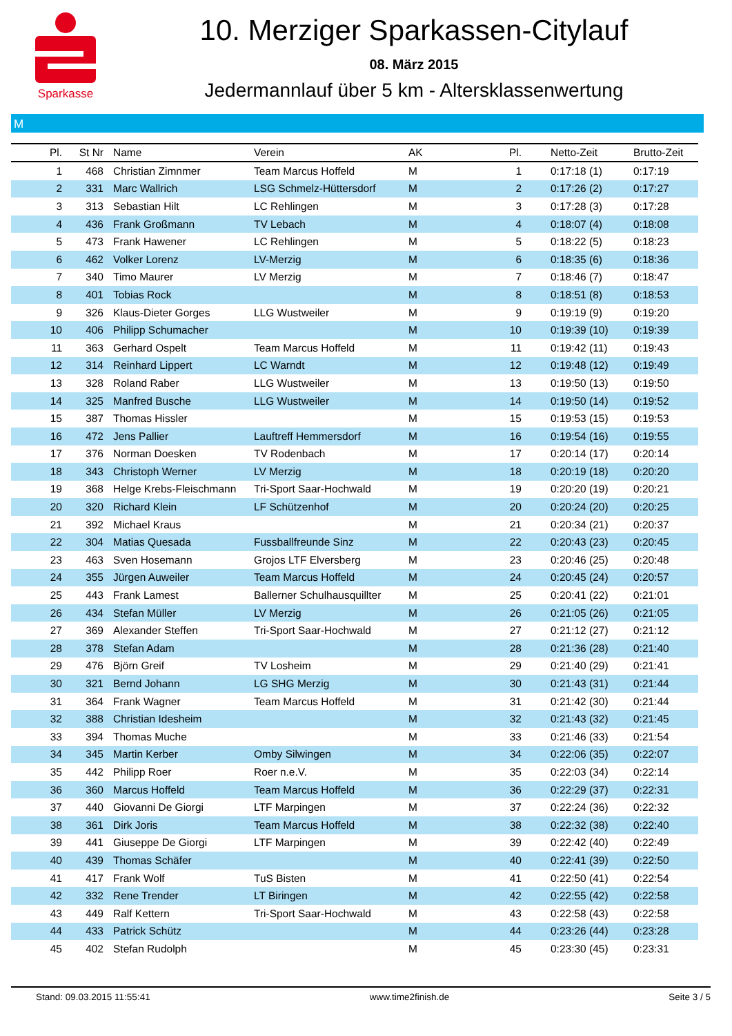Sparkasse
10. Merziger Sparkassen-Citylauf
08. März 2015
Jedermannlauf über 5 km - Altersklassenwertung
M
| Pl. | St Nr | Name | Verein | AK | Pl. | Netto-Zeit | Brutto-Zeit |
| --- | --- | --- | --- | --- | --- | --- | --- |
| 1 | 468 | Christian Zimnmer | Team Marcus Hoffeld | M | 1 | 0:17:18 (1) | 0:17:19 |
| 2 | 331 | Marc Wallrich | LSG Schmelz-Hüttersdorf | M | 2 | 0:17:26 (2) | 0:17:27 |
| 3 | 313 | Sebastian Hilt | LC Rehlingen | M | 3 | 0:17:28 (3) | 0:17:28 |
| 4 | 436 | Frank Großmann | TV Lebach | M | 4 | 0:18:07 (4) | 0:18:08 |
| 5 | 473 | Frank Hawener | LC Rehlingen | M | 5 | 0:18:22 (5) | 0:18:23 |
| 6 | 462 | Volker Lorenz | LV-Merzig | M | 6 | 0:18:35 (6) | 0:18:36 |
| 7 | 340 | Timo Maurer | LV Merzig | M | 7 | 0:18:46 (7) | 0:18:47 |
| 8 | 401 | Tobias Rock | | M | 8 | 0:18:51 (8) | 0:18:53 |
| 9 | 326 | Klaus-Dieter Gorges | LLG Wustweiler | M | 9 | 0:19:19 (9) | 0:19:20 |
| 10 | 406 | Philipp Schumacher | | M | 10 | 0:19:39 (10) | 0:19:39 |
| 11 | 363 | Gerhard Ospelt | Team Marcus Hoffeld | M | 11 | 0:19:42 (11) | 0:19:43 |
| 12 | 314 | Reinhard Lippert | LC Warndt | M | 12 | 0:19:48 (12) | 0:19:49 |
| 13 | 328 | Roland Raber | LLG Wustweiler | M | 13 | 0:19:50 (13) | 0:19:50 |
| 14 | 325 | Manfred Busche | LLG Wustweiler | M | 14 | 0:19:50 (14) | 0:19:52 |
| 15 | 387 | Thomas Hissler | | M | 15 | 0:19:53 (15) | 0:19:53 |
| 16 | 472 | Jens Pallier | Lauftreff Hemmersdorf | M | 16 | 0:19:54 (16) | 0:19:55 |
| 17 | 376 | Norman Doesken | TV Rodenbach | M | 17 | 0:20:14 (17) | 0:20:14 |
| 18 | 343 | Christoph Werner | LV Merzig | M | 18 | 0:20:19 (18) | 0:20:20 |
| 19 | 368 | Helge Krebs-Fleischmann | Tri-Sport Saar-Hochwald | M | 19 | 0:20:20 (19) | 0:20:21 |
| 20 | 320 | Richard Klein | LF Schützenhof | M | 20 | 0:20:24 (20) | 0:20:25 |
| 21 | 392 | Michael Kraus | | M | 21 | 0:20:34 (21) | 0:20:37 |
| 22 | 304 | Matias Quesada | Fussballfreunde Sinz | M | 22 | 0:20:43 (23) | 0:20:45 |
| 23 | 463 | Sven Hosemann | Grojos LTF Elversberg | M | 23 | 0:20:46 (25) | 0:20:48 |
| 24 | 355 | Jürgen Auweiler | Team Marcus Hoffeld | M | 24 | 0:20:45 (24) | 0:20:57 |
| 25 | 443 | Frank Lamest | Ballerner Schulhausquillter | M | 25 | 0:20:41 (22) | 0:21:01 |
| 26 | 434 | Stefan Müller | LV Merzig | M | 26 | 0:21:05 (26) | 0:21:05 |
| 27 | 369 | Alexander Steffen | Tri-Sport Saar-Hochwald | M | 27 | 0:21:12 (27) | 0:21:12 |
| 28 | 378 | Stefan Adam | | M | 28 | 0:21:36 (28) | 0:21:40 |
| 29 | 476 | Björn Greif | TV Losheim | M | 29 | 0:21:40 (29) | 0:21:41 |
| 30 | 321 | Bernd Johann | LG SHG Merzig | M | 30 | 0:21:43 (31) | 0:21:44 |
| 31 | 364 | Frank Wagner | Team Marcus Hoffeld | M | 31 | 0:21:42 (30) | 0:21:44 |
| 32 | 388 | Christian Idesheim | | M | 32 | 0:21:43 (32) | 0:21:45 |
| 33 | 394 | Thomas Muche | | M | 33 | 0:21:46 (33) | 0:21:54 |
| 34 | 345 | Martin Kerber | Omby Silwingen | M | 34 | 0:22:06 (35) | 0:22:07 |
| 35 | 442 | Philipp Roer | Roer n.e.V. | M | 35 | 0:22:03 (34) | 0:22:14 |
| 36 | 360 | Marcus Hoffeld | Team Marcus Hoffeld | M | 36 | 0:22:29 (37) | 0:22:31 |
| 37 | 440 | Giovanni De Giorgi | LTF Marpingen | M | 37 | 0:22:24 (36) | 0:22:32 |
| 38 | 361 | Dirk Joris | Team Marcus Hoffeld | M | 38 | 0:22:32 (38) | 0:22:40 |
| 39 | 441 | Giuseppe De Giorgi | LTF Marpingen | M | 39 | 0:22:42 (40) | 0:22:49 |
| 40 | 439 | Thomas Schäfer | | M | 40 | 0:22:41 (39) | 0:22:50 |
| 41 | 417 | Frank Wolf | TuS Bisten | M | 41 | 0:22:50 (41) | 0:22:54 |
| 42 | 332 | Rene Trender | LT Biringen | M | 42 | 0:22:55 (42) | 0:22:58 |
| 43 | 449 | Ralf Kettern | Tri-Sport Saar-Hochwald | M | 43 | 0:22:58 (43) | 0:22:58 |
| 44 | 433 | Patrick Schütz | | M | 44 | 0:23:26 (44) | 0:23:28 |
| 45 | 402 | Stefan Rudolph | | M | 45 | 0:23:30 (45) | 0:23:31 |
Stand: 09.03.2015 11:55:41 www.time2finish.de Seite 3 / 5